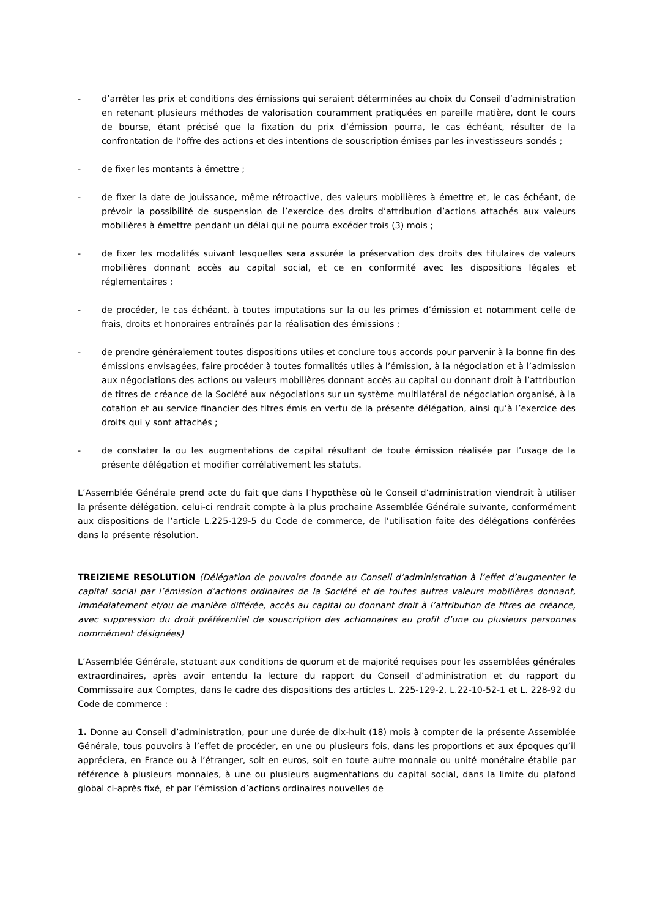- d’arrêter les prix et conditions des émissions qui seraient déterminées au choix du Conseil d’administration en retenant plusieurs méthodes de valorisation couramment pratiquées en pareille matière, dont le cours de bourse, étant précisé que la fixation du prix d’émission pourra, le cas échéant, résulter de la confrontation de l’offre des actions et des intentions de souscription émises par les investisseurs sondés ;
- de fixer les montants à émettre ;
- de fixer la date de jouissance, même rétroactive, des valeurs mobilières à émettre et, le cas échéant, de prévoir la possibilité de suspension de l’exercice des droits d’attribution d’actions attachés aux valeurs mobilières à émettre pendant un délai qui ne pourra excéder trois (3) mois ;
- de fixer les modalités suivant lesquelles sera assurée la préservation des droits des titulaires de valeurs mobilières donnant accès au capital social, et ce en conformité avec les dispositions légales et réglementaires ;
- de procéder, le cas échéant, à toutes imputations sur la ou les primes d’émission et notamment celle de frais, droits et honoraires entraînés par la réalisation des émissions ;
- de prendre généralement toutes dispositions utiles et conclure tous accords pour parvenir à la bonne fin des émissions envisagées, faire procéder à toutes formalités utiles à l’émission, à la négociation et à l’admission aux négociations des actions ou valeurs mobilières donnant accès au capital ou donnant droit à l’attribution de titres de créance de la Société aux négociations sur un système multilatéral de négociation organisé, à la cotation et au service financier des titres émis en vertu de la présente délégation, ainsi qu’à l’exercice des droits qui y sont attachés ;
- de constater la ou les augmentations de capital résultant de toute émission réalisée par l’usage de la présente délégation et modifier corrélativement les statuts.
L’Assemblée Générale prend acte du fait que dans l’hypothèse où le Conseil d’administration viendrait à utiliser la présente délégation, celui-ci rendrait compte à la plus prochaine Assemblée Générale suivante, conformément aux dispositions de l’article L.225-129-5 du Code de commerce, de l’utilisation faite des délégations conférées dans la présente résolution.
TREIZIEME RESOLUTION (Délégation de pouvoirs donnée au Conseil d’administration à l’effet d’augmenter le capital social par l’émission d’actions ordinaires de la Société et de toutes autres valeurs mobilières donnant, immédiatement et/ou de manière différée, accès au capital ou donnant droit à l’attribution de titres de créance, avec suppression du droit préférentiel de souscription des actionnaires au profit d’une ou plusieurs personnes nommément désignées)
L’Assemblée Générale, statuant aux conditions de quorum et de majorité requises pour les assemblées générales extraordinaires, après avoir entendu la lecture du rapport du Conseil d’administration et du rapport du Commissaire aux Comptes, dans le cadre des dispositions des articles L. 225-129-2, L.22-10-52-1 et L. 228-92 du Code de commerce :
1. Donne au Conseil d’administration, pour une durée de dix-huit (18) mois à compter de la présente Assemblée Générale, tous pouvoirs à l’effet de procéder, en une ou plusieurs fois, dans les proportions et aux époques qu’il appréciera, en France ou à l’étranger, soit en euros, soit en toute autre monnaie ou unité monétaire établie par référence à plusieurs monnaies, à une ou plusieurs augmentations du capital social, dans la limite du plafond global ci-après fixé, et par l’émission d’actions ordinaires nouvelles de